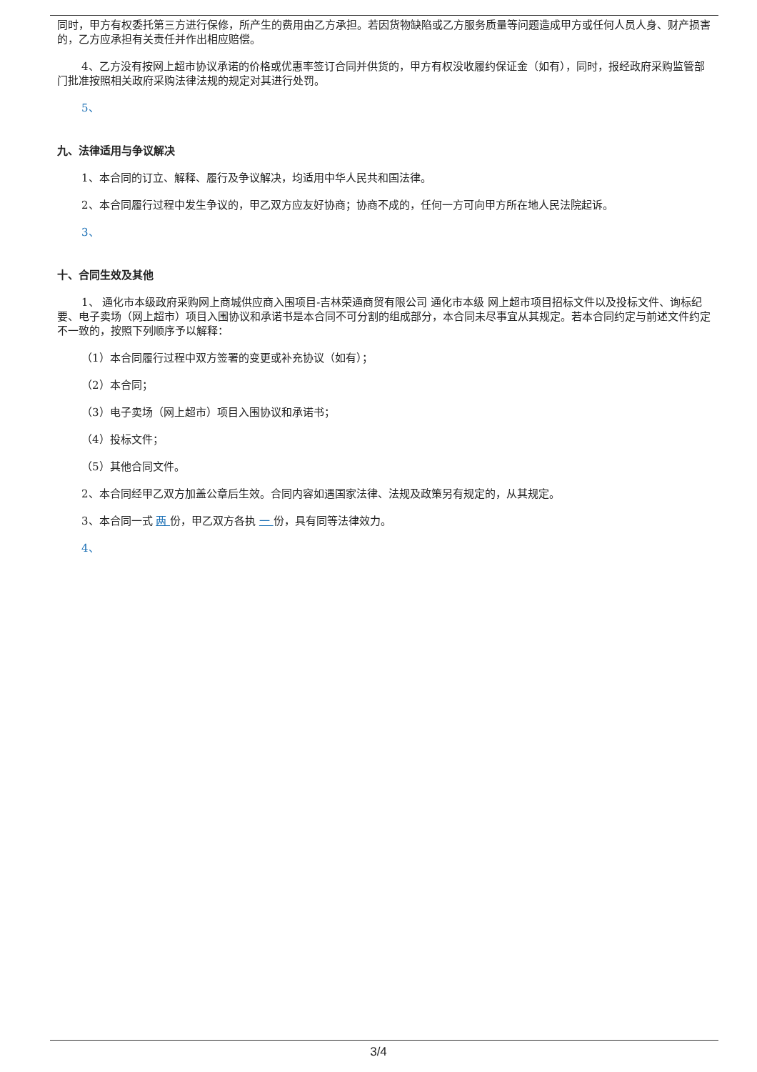同时，甲方有权委托第三方进行保修，所产生的费用由乙方承担。若因货物缺陷或乙方服务质量等问题造成甲方或任何人员人身、财产损害的，乙方应承担有关责任并作出相应赔偿。
4、乙方没有按网上超市协议承诺的价格或优惠率签订合同并供货的，甲方有权没收履约保证金（如有），同时，报经政府采购监管部门批准按照相关政府采购法律法规的规定对其进行处罚。
5、
九、法律适用与争议解决
1、本合同的订立、解释、履行及争议解决，均适用中华人民共和国法律。
2、本合同履行过程中发生争议的，甲乙双方应友好协商；协商不成的，任何一方可向甲方所在地人民法院起诉。
3、
十、合同生效及其他
1、 通化市本级政府采购网上商城供应商入围项目-吉林荣通商贸有限公司 通化市本级 网上超市项目招标文件以及投标文件、询标纪要、电子卖场（网上超市）项目入围协议和承诺书是本合同不可分割的组成部分，本合同未尽事宜从其规定。若本合同约定与前述文件约定不一致的，按照下列顺序予以解释：
（1）本合同履行过程中双方签署的变更或补充协议（如有）；
（2）本合同；
（3）电子卖场（网上超市）项目入围协议和承诺书；
（4）投标文件；
（5）其他合同文件。
2、本合同经甲乙双方加盖公章后生效。合同内容如遇国家法律、法规及政策另有规定的，从其规定。
3、本合同一式 两 份，甲乙双方各执 一 份，具有同等法律效力。
4、
3/4